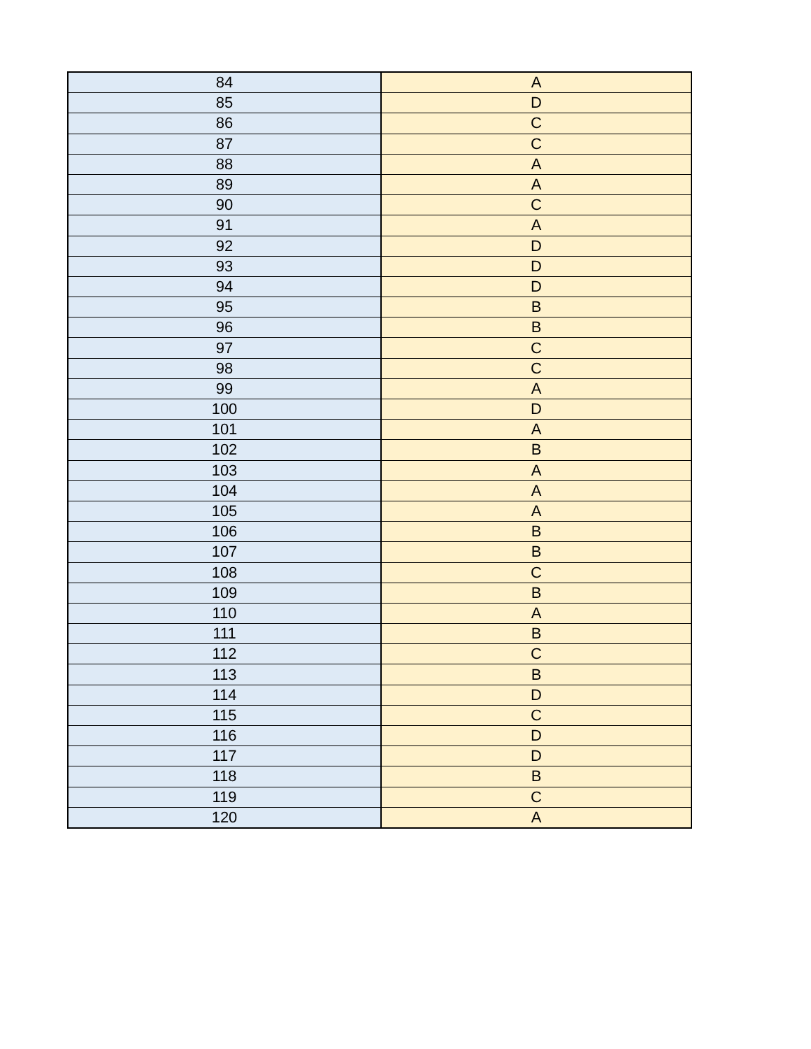| 84 | A |
| 85 | D |
| 86 | C |
| 87 | C |
| 88 | A |
| 89 | A |
| 90 | C |
| 91 | A |
| 92 | D |
| 93 | D |
| 94 | D |
| 95 | B |
| 96 | B |
| 97 | C |
| 98 | C |
| 99 | A |
| 100 | D |
| 101 | A |
| 102 | B |
| 103 | A |
| 104 | A |
| 105 | A |
| 106 | B |
| 107 | B |
| 108 | C |
| 109 | B |
| 110 | A |
| 111 | B |
| 112 | C |
| 113 | B |
| 114 | D |
| 115 | C |
| 116 | D |
| 117 | D |
| 118 | B |
| 119 | C |
| 120 | A |